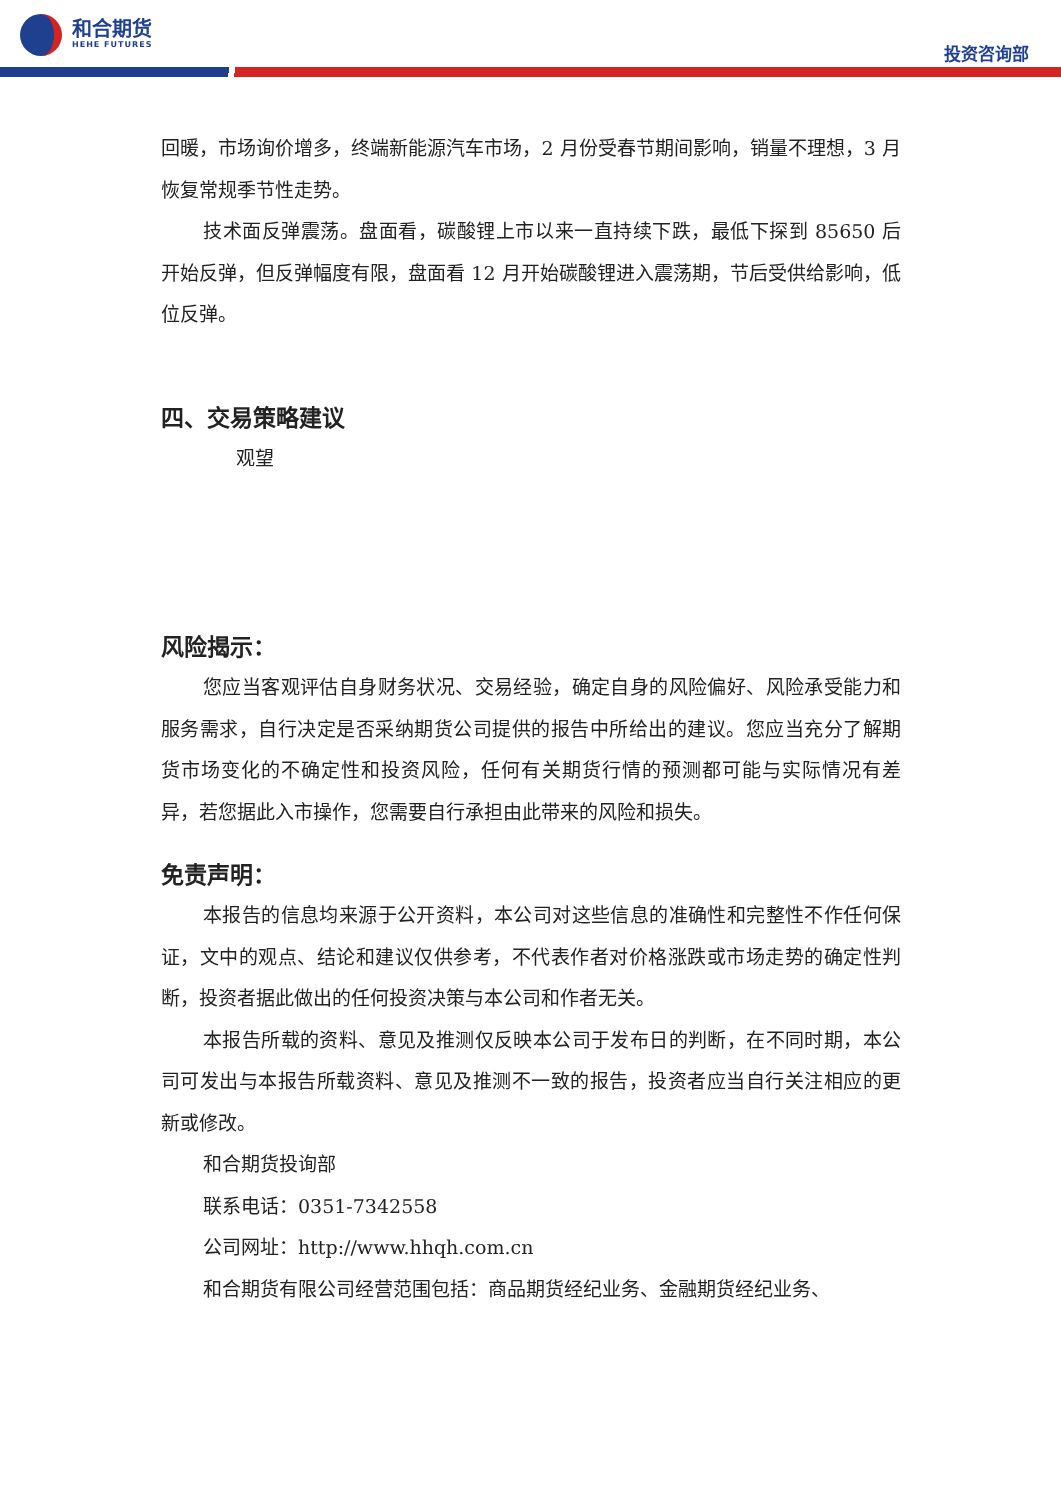和合期货
HEHE FUTURES
投资咨询部
回暖，市场询价增多，终端新能源汽车市场，2 月份受春节期间影响，销量不理想，3 月恢复常规季节性走势。
技术面反弹震荡。盘面看，碳酸锂上市以来一直持续下跌，最低下探到 85650 后开始反弹，但反弹幅度有限，盘面看 12 月开始碳酸锂进入震荡期，节后受供给影响，低位反弹。
四、交易策略建议
观望
风险揭示：
您应当客观评估自身财务状况、交易经验，确定自身的风险偏好、风险承受能力和服务需求，自行决定是否采纳期货公司提供的报告中所给出的建议。您应当充分了解期货市场变化的不确定性和投资风险，任何有关期货行情的预测都可能与实际情况有差异，若您据此入市操作，您需要自行承担由此带来的风险和损失。
免责声明：
本报告的信息均来源于公开资料，本公司对这些信息的准确性和完整性不作任何保证，文中的观点、结论和建议仅供参考，不代表作者对价格涨跌或市场走势的确定性判断，投资者据此做出的任何投资决策与本公司和作者无关。
本报告所载的资料、意见及推测仅反映本公司于发布日的判断，在不同时期，本公司可发出与本报告所载资料、意见及推测不一致的报告，投资者应当自行关注相应的更新或修改。
和合期货投询部
联系电话：0351-7342558
公司网址：http://www.hhqh.com.cn
和合期货有限公司经营范围包括：商品期货经纪业务、金融期货经纪业务、